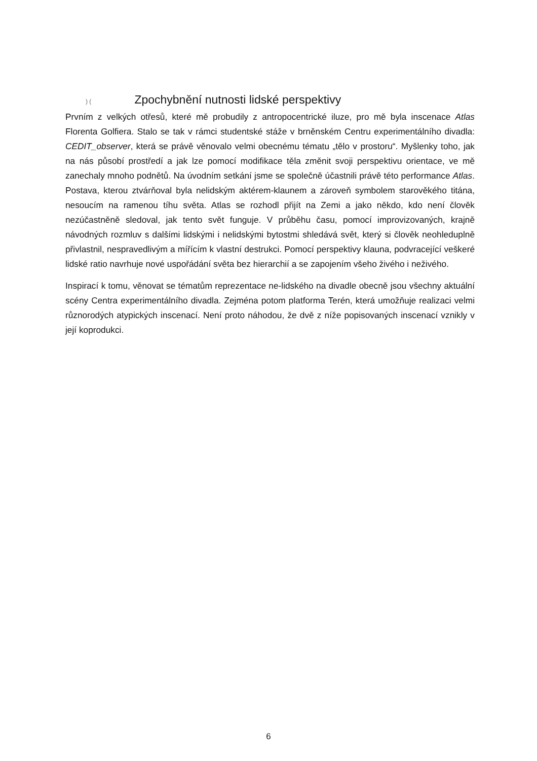) ( Zpochybnění nutnosti lidské perspektivy
Prvním z velkých otřesů, které mě probudily z antropocentrické iluze, pro mě byla inscenace Atlas Florenta Golfiera. Stalo se tak v rámci studentské stáže v brněnském Centru experimentálního divadla: CEDIT_observer, která se právě věnovalo velmi obecnému tématu „tělo v prostoru“. Myšlenky toho, jak na nás působí prostředí a jak lze pomocí modifikace těla změnit svoji perspektivu orientace, ve mě zanechaly mnoho podnětů. Na úvodním setkání jsme se společně účastnili právě této performance Atlas. Postava, kterou ztvárňoval byla nelidským aktérem-klaunem a zároveň symbolem starověkého titána, nesoucím na ramenou tíhu světa. Atlas se rozhodl přijít na Zemi a jako někdo, kdo není člověk nezúčastněně sledoval, jak tento svět funguje. V průběhu času, pomocí improvizovaných, krajně návodných rozmluv s dalšími lidskými i nelidskými bytostmi shledává svět, který si člověk neohleduplně přivlastnil, nespravedlivým a mířícím k vlastní destrukci. Pomocí perspektivy klauna, podvracející veškeré lidské ratio navrhuje nové uspořádání světa bez hierarchií a se zapojením všeho živého i neživého.
Inspirací k tomu, věnovat se tématům reprezentace ne-lidského na divadle obecně jsou všechny aktuální scény Centra experimentálního divadla. Zejména potom platforma Terén, která umožňuje realizaci velmi různorodých atypických inscenací. Není proto náhodou, že dvě z níže popisovaných inscenací vznikly v její koprodukci.
6